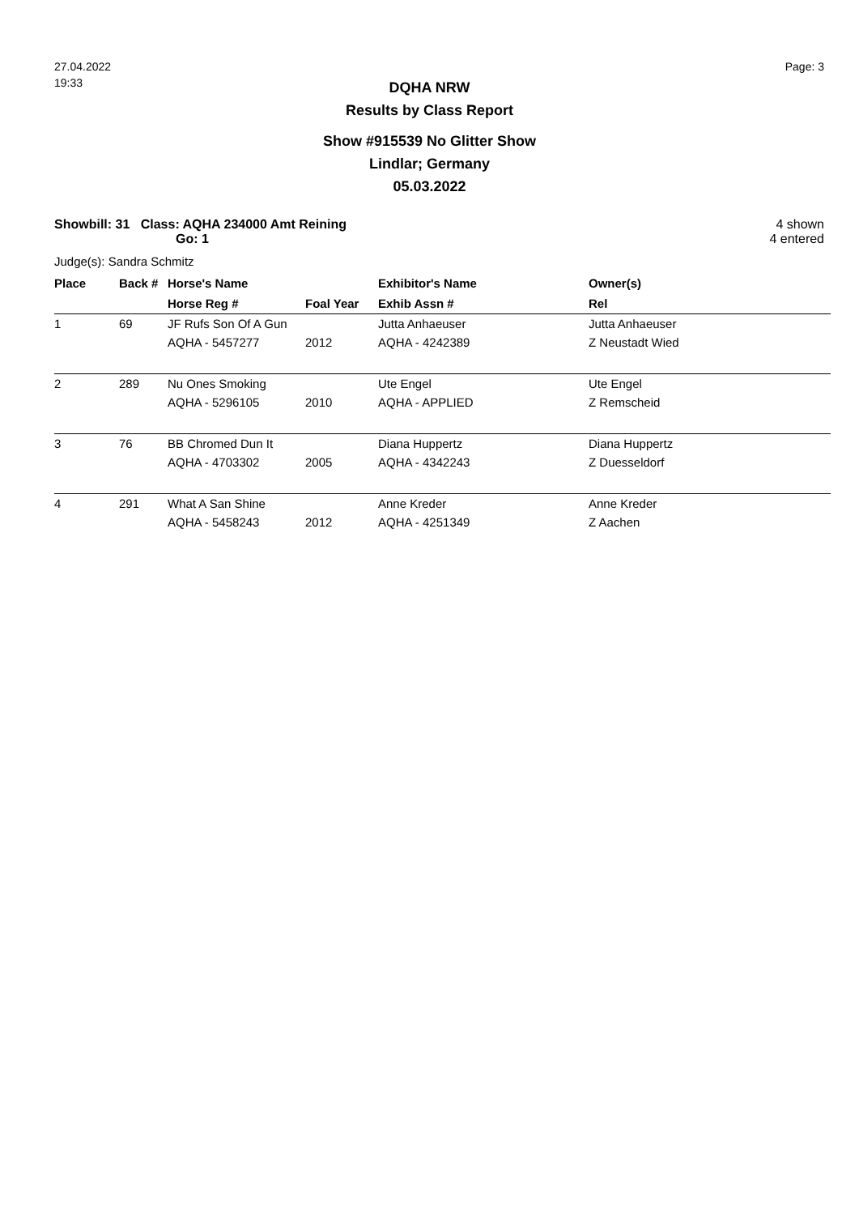27.04.2022
19:33
Page: 3
DQHA NRW
Results by Class Report
Show #915539 No Glitter Show
Lindlar; Germany
05.03.2022
Showbill: 31 Class: AQHA 234000 Amt Reining
Go: 1
4 shown
4 entered
Judge(s): Sandra Schmitz
| Place | Back # | Horse's Name | | Exhibitor's Name | Owner(s) |
| --- | --- | --- | --- | --- | --- |
| | | Horse Reg # | Foal Year | Exhib Assn # | Rel |
| 1 | 69 | JF Rufs Son Of A Gun | | Jutta Anhaeuser | Jutta Anhaeuser |
| | | AQHA - 5457277 | 2012 | AQHA - 4242389 | Z Neustadt Wied |
| 2 | 289 | Nu Ones Smoking | | Ute Engel | Ute Engel |
| | | AQHA - 5296105 | 2010 | AQHA - APPLIED | Z Remscheid |
| 3 | 76 | BB Chromed Dun It | | Diana Huppertz | Diana Huppertz |
| | | AQHA - 4703302 | 2005 | AQHA - 4342243 | Z Duesseldorf |
| 4 | 291 | What A San Shine | | Anne Kreder | Anne Kreder |
| | | AQHA - 5458243 | 2012 | AQHA - 4251349 | Z Aachen |